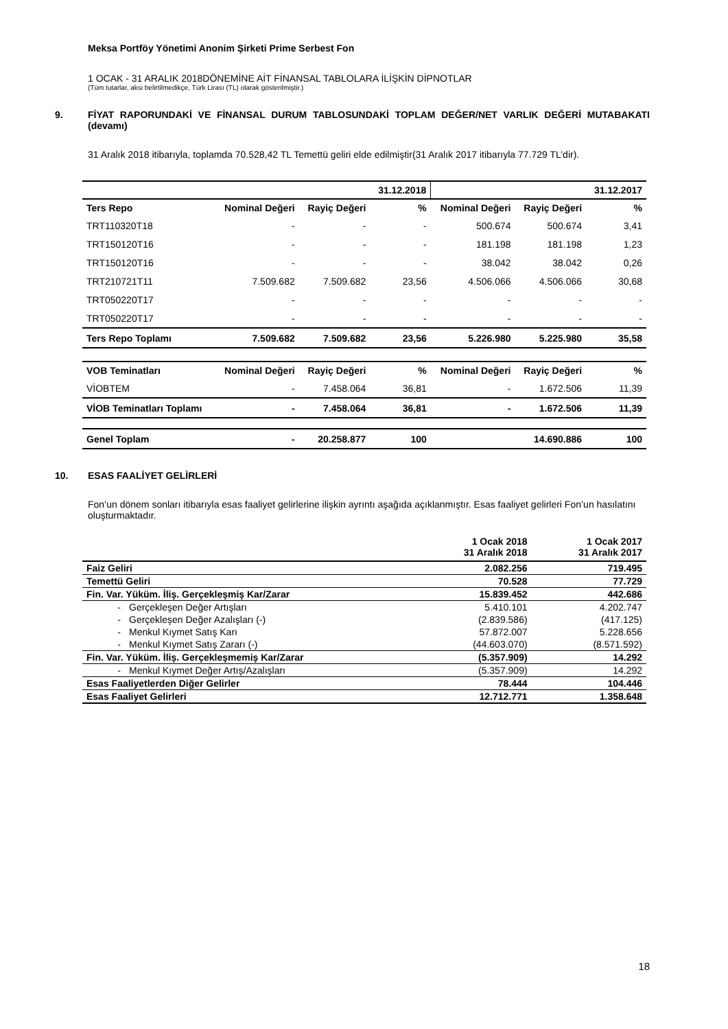Meksa Portföy Yönetimi Anonim Şirketi Prime Serbest Fon
1 OCAK - 31 ARALIK 2018DÖNEMİNE AİT FİNANSAL TABLOLARA İLİŞKİN DİPNOTLAR
(Tüm tutarlar, aksi belirtilmedikçe, Türk Lirası (TL) olarak gösterilmiştir.)
9. FİYAT RAPORUNDAKİ VE FİNANSAL DURUM TABLOSUNDAKİ TOPLAM DEĞER/NET VARLIK DEĞERİ MUTABAKATI (devamı)
31 Aralık 2018 itibarıyla, toplamda 70.528,42 TL Temettü geliri elde edilmiştir(31 Aralık 2017 itibarıyla 77.729 TL’dir).
| | | | 31.12.2018 | | | 31.12.2017 |
| --- | --- | --- | --- | --- | --- | --- |
| Ters Repo | Nominal Değeri | Rayiç Değeri | % | Nominal Değeri | Rayiç Değeri | % |
| TRT110320T18 | - | - | - | 500.674 | 500.674 | 3,41 |
| TRT150120T16 | - | - | - | 181.198 | 181.198 | 1,23 |
| TRT150120T16 | - | - | - | 38.042 | 38.042 | 0,26 |
| TRT210721T11 | 7.509.682 | 7.509.682 | 23,56 | 4.506.066 | 4.506.066 | 30,68 |
| TRT050220T17 | - | - | - | - | - | - |
| TRT050220T17 | - | - | - | - | - | - |
| Ters Repo Toplamı | 7.509.682 | 7.509.682 | 23,56 | 5.226.980 | 5.225.980 | 35,58 |
| VOB Teminatları | Nominal Değeri | Rayiç Değeri | % | Nominal Değeri | Rayiç Değeri | % |
| VİOBTEM | - | 7.458.064 | 36,81 | - | 1.672.506 | 11,39 |
| VİOB Teminatları Toplamı | - | 7.458.064 | 36,81 | - | 1.672.506 | 11,39 |
| Genel Toplam | - | 20.258.877 | 100 | | 14.690.886 | 100 |
10. ESAS FAALİYET GELİRLERİ
Fon’un dönem sonları itibarıyla esas faaliyet gelirlerine ilişkin ayrıntı aşağıda açıklanmıştır. Esas faaliyet gelirleri Fon’un hasılatını oluşturmaktadır.
| | | 1 Ocak 2018 31 Aralık 2018 | 1 Ocak 2017 31 Aralık 2017 |
| --- | --- | --- | --- |
| Faiz Geliri | | 2.082.256 | 719.495 |
| Temettü Geliri | | 70.528 | 77.729 |
| Fin. Var. Yüküm. İliş. Gerçekleşmiş Kar/Zarar | | 15.839.452 | 442.686 |
| - | Gerçekleşen Değer Artışları | 5.410.101 | 4.202.747 |
| - | Gerçekleşen Değer Azalışları (-) | (2.839.586) | (417.125) |
| - | Menkul Kıymet Satış Karı | 57.872.007 | 5.228.656 |
| - | Menkul Kıymet Satış Zararı (-) | (44.603.070) | (8.571.592) |
| Fin. Var. Yüküm. İliş. Gerçekleşmemiş Kar/Zarar | | (5.357.909) | 14.292 |
| - | Menkul Kıymet Değer Artış/Azalışları | (5.357.909) | 14.292 |
| Esas Faaliyetlerden Diğer Gelirler | | 78.444 | 104.446 |
| Esas Faaliyet Gelirleri | | 12.712.771 | 1.358.648 |
18